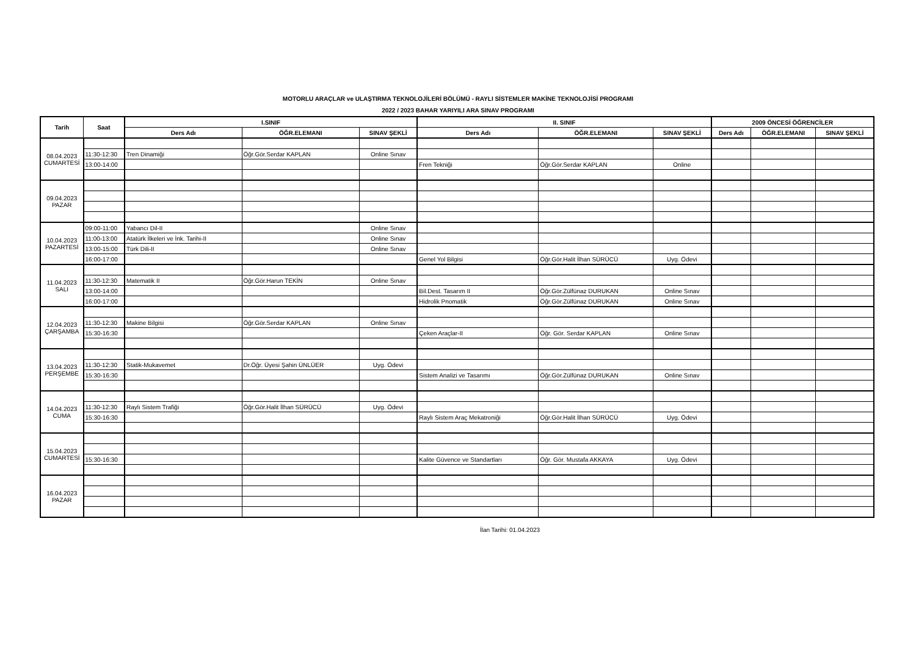MOTORLU ARAÇLAR ve ULAŞTIRMA TEKNOLOJİLERİ BÖLÜMÜ - RAYLI SİSTEMLER MAKİNE TEKNOLOJİSİ PROGRAMI
2022 / 2023 BAHAR YARIYILI ARA SINAV PROGRAMI
| Tarih | Saat | I.SINIF | | | II. SINIF | | | 2009 ÖNCESİ ÖĞRENCİLER | | |
| --- | --- | --- | --- | --- | --- | --- | --- | --- | --- | --- |
| | | Ders Adı | ÖĞR.ELEMANI | SINAV ŞEKLİ | Ders Adı | ÖĞR.ELEMANI | SINAV ŞEKLİ | Ders Adı | ÖĞR.ELEMANI | SINAV ŞEKLİ |
| 08.04.2023 CUMARTESİ | | | | | | | | | | |
| | 11:30-12:30 | Tren Dinamiği | Öğr.Gör.Serdar KAPLAN | Online Sınav | | | | | | |
| | 13:00-14:00 | | | | Fren Tekniği | Öğr.Gör.Serdar KAPLAN | Online | | | |
| 09.04.2023 PAZAR | | | | | | | | | | |
| 10.04.2023 PAZARTESİ | 09:00-11:00 | Yabancı Dil-II | | Online Sınav | | | | | | |
| | 11:00-13:00 | Atatürk İlkeleri ve İnk. Tarihi-II | | Online Sınav | | | | | | |
| | 13:00-15:00 | Türk Dili-II | | Online Sınav | | | | | | |
| | 16:00-17:00 | | | | Genel Yol Bilgisi | Öğr.Gör.Halit İlhan SÜRÜCÜ | Uyg. Ödevi | | | |
| 11.04.2023 SALI | | | | | | | | | | |
| | 11:30-12:30 | Matematik II | Öğr.Gör.Harun TEKİN | Online Sınav | | | | | | |
| | 13:00-14:00 | | | | Bil.Dest. Tasarım II | Öğr.Gör.Zülfünaz DURUKAN | Online Sınav | | | |
| | 16:00-17:00 | | | | Hidrolik Pnomatik | Öğr.Gör.Zülfünaz DURUKAN | Online Sınav | | | |
| 12.04.2023 ÇARŞAMBA | | | | | | | | | | |
| | 11:30-12:30 | Makine Bilgisi | Öğr.Gör.Serdar KAPLAN | Online Sınav | | | | | | |
| | 15:30-16:30 | | | | Çeken Araçlar-II | Öğr. Gör. Serdar KAPLAN | Online Sınav | | | |
| 13.04.2023 PERŞEMBE | | | | | | | | | | |
| | 11:30-12:30 | Statik-Mukavemet | Dr.Öğr. Üyesi Şahin ÜNLÜER | Uyg. Ödevi | | | | | | |
| | 15:30-16:30 | | | | Sistem Analizi ve Tasarımı | Öğr.Gör.Zülfünaz DURUKAN | Online Sınav | | | |
| 14.04.2023 CUMA | | | | | | | | | | |
| | 11:30-12:30 | Raylı Sistem Trafiği | Öğr.Gör.Halit İlhan SÜRÜCÜ | Uyg. Ödevi | | | | | | |
| | 15:30-16:30 | | | | Raylı Sistem Araç Mekatroniği | Öğr.Gör.Halit İlhan SÜRÜCÜ | Uyg. Ödevi | | | |
| 15.04.2023 CUMARTESİ | | | | | | | | | | |
| | 15:30-16:30 | | | | Kalite Güvence ve Standartları | Öğr. Gör. Mustafa AKKAYA | Uyg. Ödevi | | | |
| 16.04.2023 PAZAR | | | | | | | | | | |
İlan Tarihi: 01.04.2023